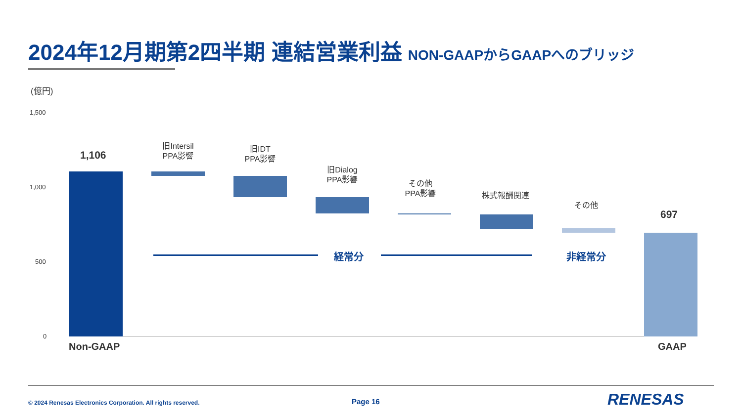2024年12月期第2四半期 連結営業利益 NON-GAAPからGAAPへのブリッジ
(億円)
1,500
1,000
500
0
1,106
旧Intersil
PPA影響
旧IDT
PPA影響
旧Dialog
PPA影響
その他
PPA影響
株式報酬関連
その他
697
経常分 非経常分
Non-GAAP GAAP
© 2024 Renesas Electronics Corporation. All rights reserved. Page 16 RENESAS